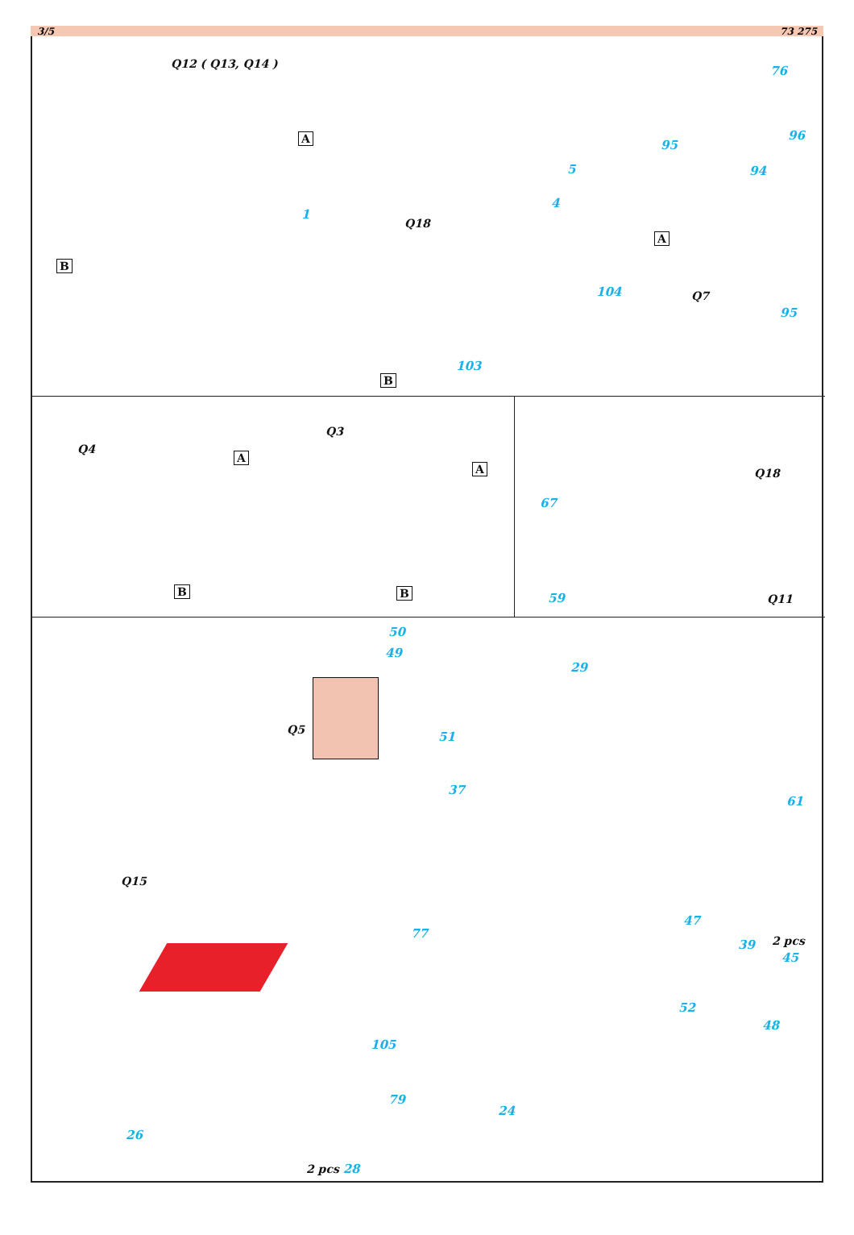3/5 73 275
Q12 ( Q13, Q14 )
A
1
B
Q18
5
4
A
104
103
B
76
96
95
94
Q7
95
Q4
A
B
Q3
A
B
Q18
67
59 Q11
50
49
Q5 51
37
29
61
Q15
47
39 2 pcs
45
77
52
48
105
79
24
26
2 pcs 28